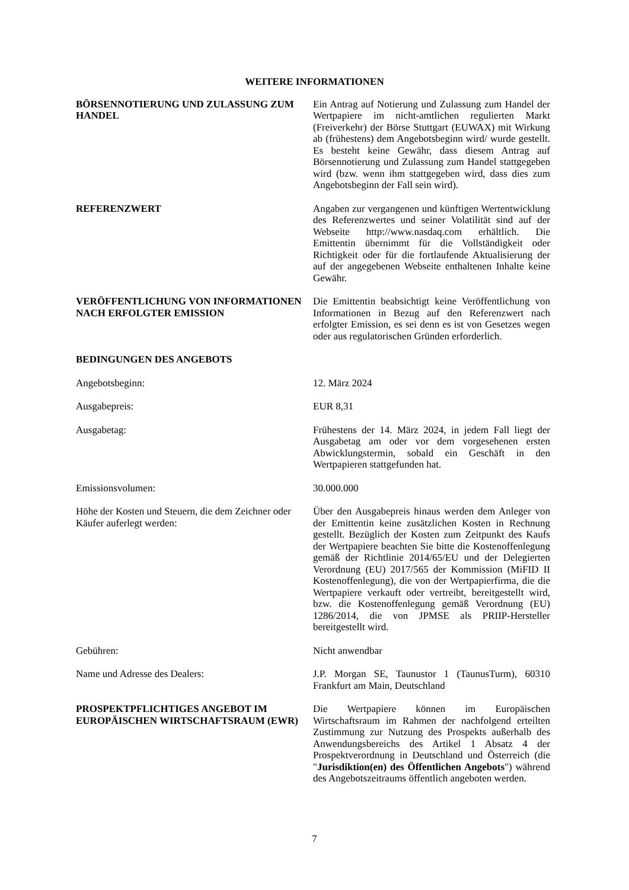WEITERE INFORMATIONEN
BÖRSENNOTIERUNG UND ZULASSUNG ZUM HANDEL
Ein Antrag auf Notierung und Zulassung zum Handel der Wertpapiere im nicht-amtlichen regulierten Markt (Freiverkehr) der Börse Stuttgart (EUWAX) mit Wirkung ab (frühestens) dem Angebotsbeginn wird/ wurde gestellt. Es besteht keine Gewähr, dass diesem Antrag auf Börsennotierung und Zulassung zum Handel stattgegeben wird (bzw. wenn ihm stattgegeben wird, dass dies zum Angebotsbeginn der Fall sein wird).
REFERENZWERT Angaben zur vergangenen und künftigen Wertentwicklung des Referenzwertes und seiner Volatilität sind auf der Webseite http://www.nasdaq.com erhältlich. Die Emittentin übernimmt für die Vollständigkeit oder Richtigkeit oder für die fortlaufende Aktualisierung der auf der angegebenen Webseite enthaltenen Inhalte keine Gewähr.
VERÖFFENTLICHUNG VON INFORMATIONEN NACH ERFOLGTER EMISSION
Die Emittentin beabsichtigt keine Veröffentlichung von Informationen in Bezug auf den Referenzwert nach erfolgter Emission, es sei denn es ist von Gesetzes wegen oder aus regulatorischen Gründen erforderlich.
BEDINGUNGEN DES ANGEBOTS
Angebotsbeginn: 12. März 2024
Ausgabepreis: EUR 8,31
Ausgabetag: Frühestens der 14. März 2024, in jedem Fall liegt der Ausgabetag am oder vor dem vorgesehenen ersten Abwicklungstermin, sobald ein Geschäft in den Wertpapieren stattgefunden hat.
Emissionsvolumen: 30.000.000
Höhe der Kosten und Steuern, die dem Zeichner oder Käufer auferlegt werden:
Über den Ausgabepreis hinaus werden dem Anleger von der Emittentin keine zusätzlichen Kosten in Rechnung gestellt. Bezüglich der Kosten zum Zeitpunkt des Kaufs der Wertpapiere beachten Sie bitte die Kostenoffenlegung gemäß der Richtlinie 2014/65/EU und der Delegierten Verordnung (EU) 2017/565 der Kommission (MiFID II Kostenoffenlegung), die von der Wertpapierfirma, die die Wertpapiere verkauft oder vertreibt, bereitgestellt wird, bzw. die Kostenoffenlegung gemäß Verordnung (EU) 1286/2014, die von JPMSE als PRIIP-Hersteller bereitgestellt wird.
Gebühren: Nicht anwendbar
Name und Adresse des Dealers: J.P. Morgan SE, Taunustor 1 (TaunusTurm), 60310 Frankfurt am Main, Deutschland
PROSPEKTPFLICHTIGES ANGEBOT IM EUROPÄISCHEN WIRTSCHAFTSRAUM (EWR)
Die Wertpapiere können im Europäischen Wirtschaftsraum im Rahmen der nachfolgend erteilten Zustimmung zur Nutzung des Prospekts außerhalb des Anwendungsbereichs des Artikel 1 Absatz 4 der Prospektverordnung in Deutschland und Österreich (die "Jurisdiktion(en) des Öffentlichen Angebots") während des Angebotszeitraums öffentlich angeboten werden.
7